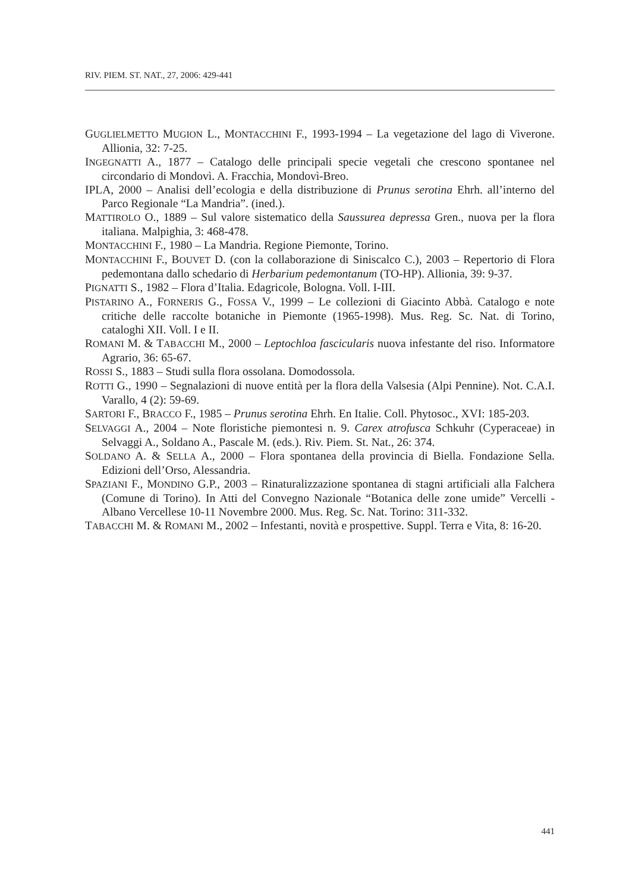RIV. PIEM. ST. NAT., 27, 2006: 429-441
GUGLIELMETTO MUGION L., MONTACCHINI F., 1993-1994 – La vegetazione del lago di Viverone. Allionia, 32: 7-25.
INGEGNATTI A., 1877 – Catalogo delle principali specie vegetali che crescono spontanee nel circondario di Mondovì. A. Fracchia, Mondovì-Breo.
IPLA, 2000 – Analisi dell’ecologia e della distribuzione di Prunus serotina Ehrh. all’interno del Parco Regionale “La Mandria”. (ined.).
MATTIROLO O., 1889 – Sul valore sistematico della Saussurea depressa Gren., nuova per la flora italiana. Malpighia, 3: 468-478.
MONTACCHINI F., 1980 – La Mandria. Regione Piemonte, Torino.
MONTACCHINI F., BOUVET D. (con la collaborazione di Siniscalco C.), 2003 – Repertorio di Flora pedemontana dallo schedario di Herbarium pedemontanum (TO-HP). Allionia, 39: 9-37.
PIGNATTI S., 1982 – Flora d’Italia. Edagricole, Bologna. Voll. I-III.
PISTARINO A., FORNERIS G., FOSSA V., 1999 – Le collezioni di Giacinto Abbà. Catalogo e note critiche delle raccolte botaniche in Piemonte (1965-1998). Mus. Reg. Sc. Nat. di Torino, cataloghi XII. Voll. I e II.
ROMANI M. & TABACCHI M., 2000 – Leptochloa fascicularis nuova infestante del riso. Informatore Agrario, 36: 65-67.
ROSSI S., 1883 – Studi sulla flora ossolana. Domodossola.
ROTTI G., 1990 – Segnalazioni di nuove entità per la flora della Valsesia (Alpi Pennine). Not. C.A.I. Varallo, 4 (2): 59-69.
SARTORI F., BRACCO F., 1985 – Prunus serotina Ehrh. En Italie. Coll. Phytosoc., XVI: 185-203.
SELVAGGI A., 2004 – Note floristiche piemontesi n. 9. Carex atrofusca Schkuhr (Cyperaceae) in Selvaggi A., Soldano A., Pascale M. (eds.). Riv. Piem. St. Nat., 26: 374.
SOLDANO A. & SELLA A., 2000 – Flora spontanea della provincia di Biella. Fondazione Sella. Edizioni dell’Orso, Alessandria.
SPAZIANI F., MONDINO G.P., 2003 – Rinaturalizzazione spontanea di stagni artificiali alla Falchera (Comune di Torino). In Atti del Convegno Nazionale “Botanica delle zone umide” Vercelli - Albano Vercellese 10-11 Novembre 2000. Mus. Reg. Sc. Nat. Torino: 311-332.
TABACCHI M. & ROMANI M., 2002 – Infestanti, novità e prospettive. Suppl. Terra e Vita, 8: 16-20.
441